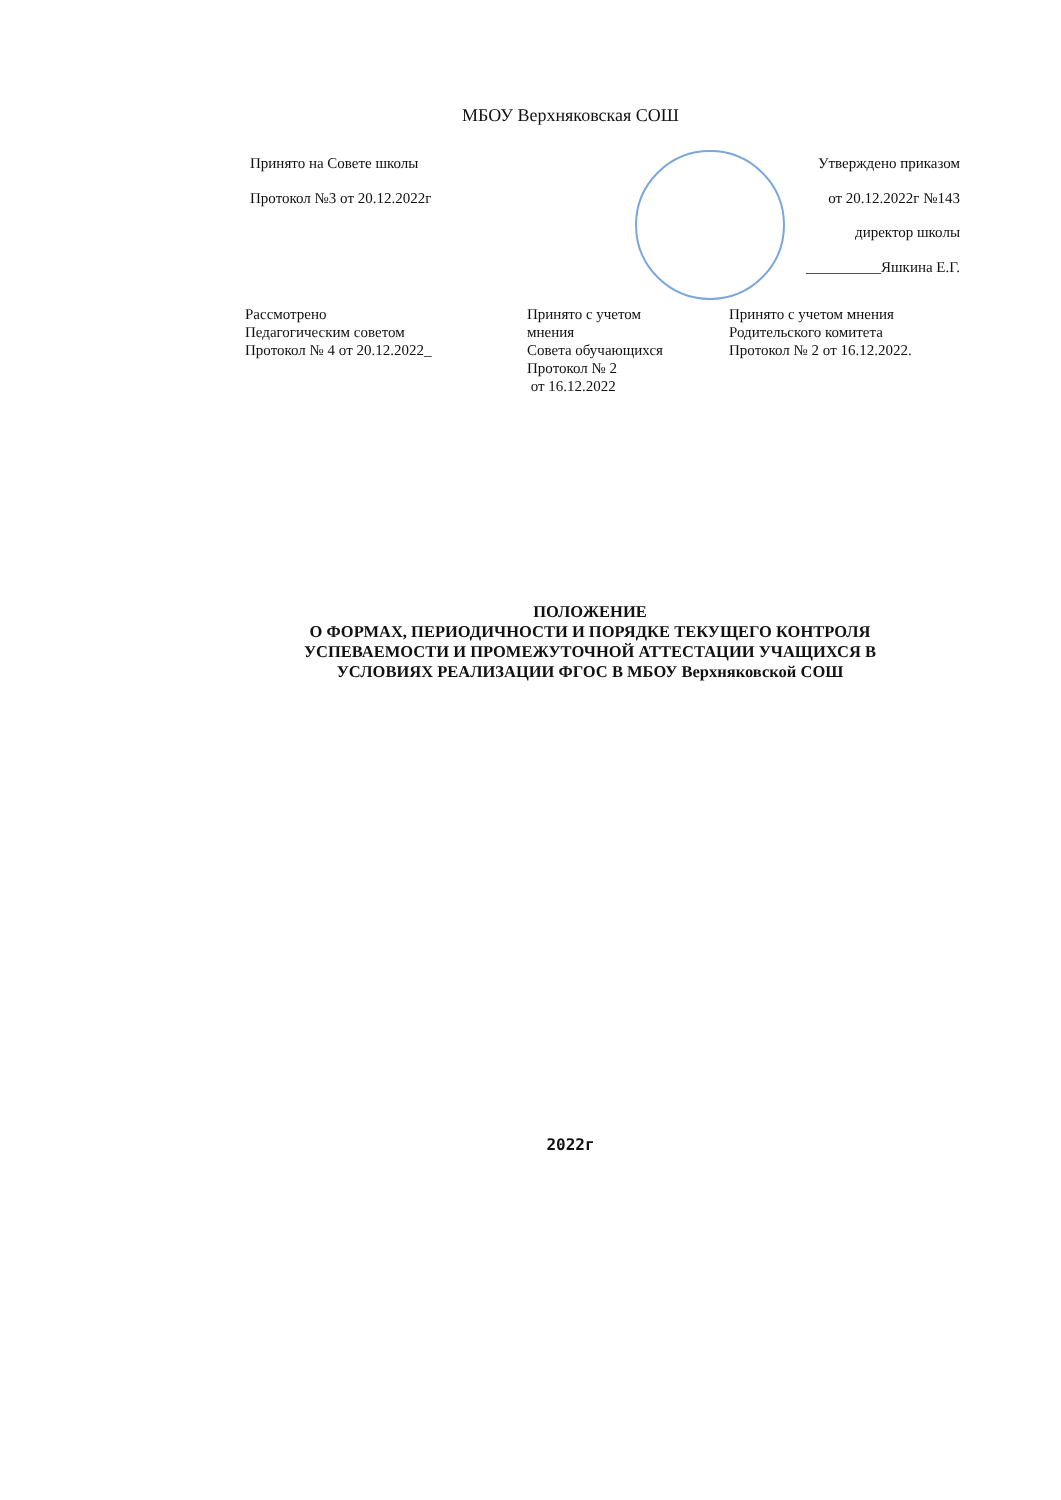МБОУ Верхняковская СОШ
Принято на Совете школы
Протокол №3 от 20.12.2022г
Утверждено приказом
от 20.12.2022г №143
директор школы
__________Яшкина Е.Г.
Рассмотрено
Педагогическим советом
Протокол № 4 от 20.12.2022_
Принято с учетом
мнения
Совета обучающихся
Протокол № 2
от 16.12.2022
Принято с учетом мнения
Родительского комитета
Протокол № 2 от 16.12.2022.
ПОЛОЖЕНИЕ
О ФОРМАХ, ПЕРИОДИЧНОСТИ И ПОРЯДКЕ ТЕКУЩЕГО КОНТРОЛЯ
УСПЕВАЕМОСТИ И ПРОМЕЖУТОЧНОЙ АТТЕСТАЦИИ УЧАЩИХСЯ В
УСЛОВИЯХ РЕАЛИЗАЦИИ ФГОС В МБОУ Верхняковской СОШ
2022г